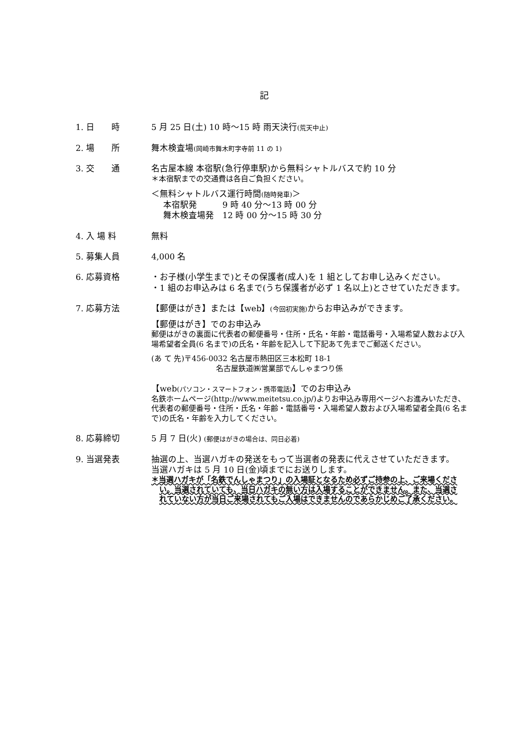記
1. 日　　時 5 月 25 日(土) 10 時～15 時 雨天決行(荒天中止)
2. 場　　所 舞木検査場(岡崎市舞木町字寺前 11 の 1)
3. 交　　通 名古屋本線 本宿駅(急行停車駅)から無料シャトルバスで約 10 分
＊本宿駅までの交通費は各自ご負担ください。
＜無料シャトルバス運行時間(随時発車)＞
本宿駅発　　　9 時 40 分～13 時 00 分
舞木検査場発　12 時 00 分～15 時 30 分
4. 入 場 料 無料
5. 募集人員 4,000 名
6. 応募資格 ・お子様(小学生まで)とその保護者(成人)を 1 組としてお申し込みください。
・1 組のお申込みは 6 名まで(うち保護者が必ず 1 名以上)とさせていただきます。
7. 応募方法 【郵便はがき】または【web】(今回初実施) からお申込みができます。
【郵便はがき】でのお申込み
郵便はがきの裏面に代表者の郵便番号・住所・氏名・年齢・電話番号・入場希望人数および入場希望者全員(6 名まで)の氏名・年齢を記入して下記あて先までご郵送ください。
(あ て 先)〒456-0032 名古屋市熱田区三本松町 18-1
名古屋鉄道㈱営業部でんしゃまつり係
【web(パソコン・スマートフォン・携帯電話)】でのお申込み
名鉄ホームページ(http://www.meitetsu.co.jp/)よりお申込み専用ページへお進みいただき、代表者の郵便番号・住所・氏名・年齢・電話番号・入場希望人数および入場希望者全員(6 名まで)の氏名・年齢を入力してください。
8. 応募締切 5 月 7 日(火) (郵便はがきの場合は、同日必着)
9. 当選発表 抽選の上、当選ハガキの発送をもって当選者の発表に代えさせていただきます。当選ハガキは 5 月 10 日(金)頃までにお送りします。
＊当選ハガキが「名鉄でんしゃまつり」の入場証となるため必ずご持参の上、ご来場ください。当選されていても、当日ハガキの無い方は入場することができません。また、当選されていない方が当日ご来場されてもご入場はできませんのであらかじめご了承ください。